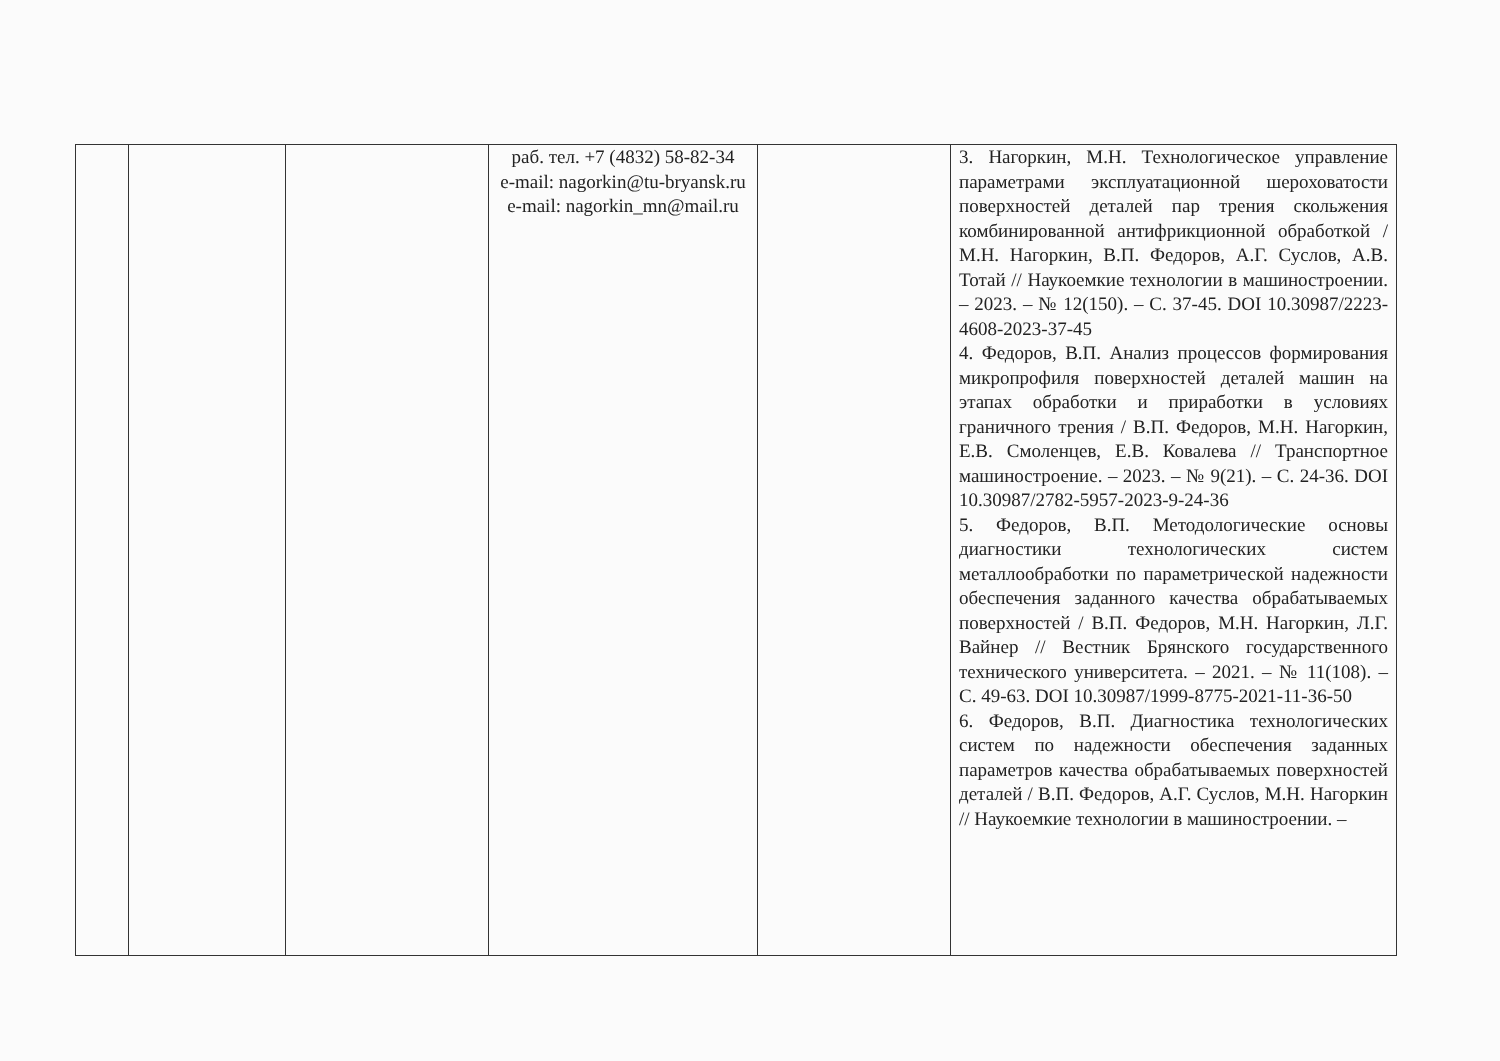| | | | раб. тел. +7 (4832) 58-82-34 e-mail: nagorkin@tu-bryansk.ru e-mail: nagorkin_mn@mail.ru | | 3. Нагоркин, М.Н. Технологическое управление параметрами эксплуатационной шероховатости поверхностей деталей пар трения скольжения комбинированной антифрикционной обработкой / М.Н. Нагоркин, В.П. Федоров, А.Г. Суслов, А.В. Тотай // Наукоемкие технологии в машиностроении. – 2023. – № 12(150). – С. 37-45. DOI 10.30987/2223-4608-2023-37-45 4. Федоров, В.П. Анализ процессов формирования микропрофиля поверхностей деталей машин на этапах обработки и приработки в условиях граничного трения / В.П. Федоров, М.Н. Нагоркин, Е.В. Смоленцев, Е.В. Ковалева // Транспортное машиностроение. – 2023. – № 9(21). – С. 24-36. DOI 10.30987/2782-5957-2023-9-24-36 5. Федоров, В.П. Методологические основы диагностики технологических систем металлообработки по параметрической надежности обеспечения заданного качества обрабатываемых поверхностей / В.П. Федоров, М.Н. Нагоркин, Л.Г. Вайнер // Вестник Брянского государственного технического университета. – 2021. – № 11(108). – С. 49-63. DOI 10.30987/1999-8775-2021-11-36-50 6. Федоров, В.П. Диагностика технологических систем по надежности обеспечения заданных параметров качества обрабатываемых поверхностей деталей / В.П. Федоров, А.Г. Суслов, М.Н. Нагоркин // Наукоемкие технологии в машиностроении. – |